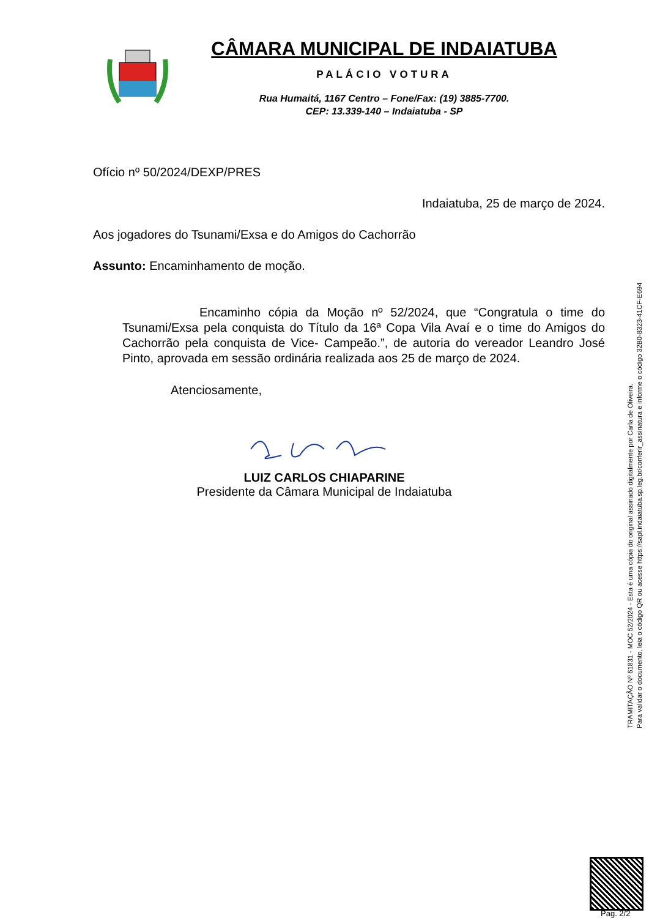CÂMARA MUNICIPAL DE INDAIATUBA
PALÁCIO VOTURA
Rua Humaitá, 1167 Centro – Fone/Fax: (19) 3885-7700.
CEP: 13.339-140 – Indaiatuba - SP
Ofício nº 50/2024/DEXP/PRES
Indaiatuba, 25 de março de 2024.
Aos jogadores do Tsunami/Exsa e do Amigos do Cachorrão
Assunto: Encaminhamento de moção.
Encaminho cópia da Moção nº 52/2024, que “Congratula o time do Tsunami/Exsa pela conquista do Título da 16ª Copa Vila Avaí e o time do Amigos do Cachorrão pela conquista de Vice- Campeão.”, de autoria do vereador Leandro José Pinto, aprovada em sessão ordinária realizada aos 25 de março de 2024.
Atenciosamente,
LUIZ CARLOS CHIAPARINE
Presidente da Câmara Municipal de Indaiatuba
TRAMITAÇÃO Nº 61831 - MOC 52/2024 - Esta é uma cópia do original assinado digitalmente por Carla de Oliveira.
Para validar o documento, leia o código QR ou acesse https://sapl.indaiatuba.sp.leg.br/conferir_assinatura e informe o código 32B0-8323-41CF-E694
Pag. 2/2